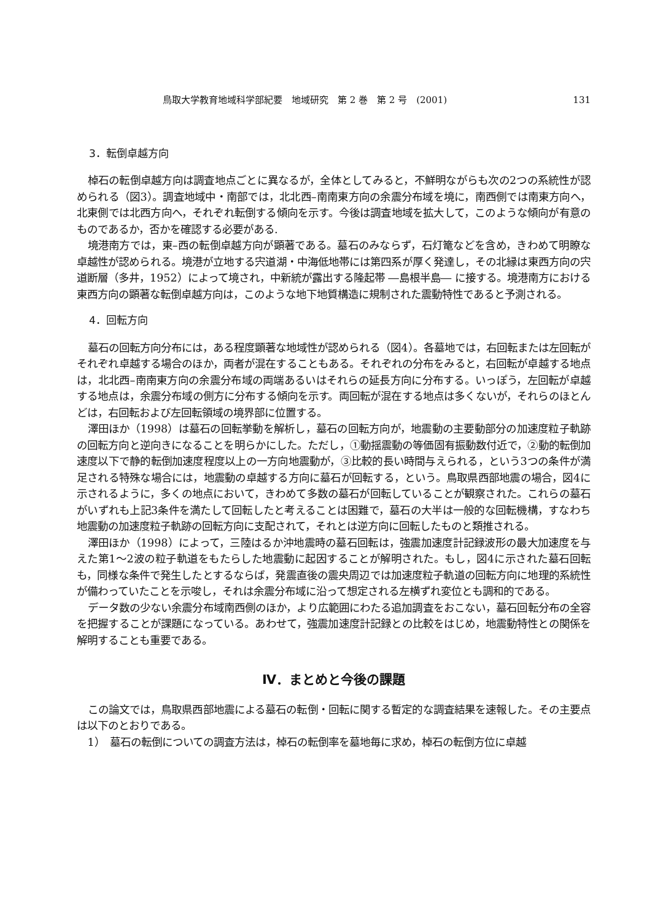鳥取大学教育地域科学部紀要　地域研究　第 2 巻　第 2 号　(2001) 131
3．転倒卓越方向
棹石の転倒卓越方向は調査地点ごとに異なるが，全体としてみると，不鮮明ながらも次の2つの系統性が認められる（図3）。調査地域中・南部では，北北西–南南東方向の余震分布域を境に，南西側では南東方向へ，北東側では北西方向へ，それぞれ転倒する傾向を示す。今後は調査地域を拡大して，このような傾向が有意のものであるか，否かを確認する必要がある.
境港南方では，東–西の転倒卓越方向が顕著である。墓石のみならず，石灯篭などを含め，きわめて明瞭な卓越性が認められる。境港が立地する宍道湖・中海低地帯には第四系が厚く発達し，その北縁は東西方向の宍道断層（多井，1952）によって境され，中新統が露出する隆起帯 ―島根半島― に接する。境港南方における東西方向の顕著な転倒卓越方向は，このような地下地質構造に規制された震動特性であると予測される。
4．回転方向
墓石の回転方向分布には，ある程度顕著な地域性が認められる（図4）。各墓地では，右回転または左回転がそれぞれ卓越する場合のほか，両者が混在することもある。それぞれの分布をみると，右回転が卓越する地点は，北北西–南南東方向の余震分布域の両端あるいはそれらの延長方向に分布する。いっぽう，左回転が卓越する地点は，余震分布域の側方に分布する傾向を示す。両回転が混在する地点は多くないが，それらのほとんどは，右回転および左回転領域の境界部に位置する。
澤田ほか（1998）は墓石の回転挙動を解析し，墓石の回転方向が，地震動の主要動部分の加速度粒子軌跡の回転方向と逆向きになることを明らかにした。ただし，①動揺震動の等価固有振動数付近で，②動的転倒加速度以下で静的転倒加速度程度以上の一方向地震動が，③比較的長い時間与えられる，という3つの条件が満足される特殊な場合には，地震動の卓越する方向に墓石が回転する，という。鳥取県西部地震の場合，図4に示されるように，多くの地点において，きわめて多数の墓石が回転していることが観察された。これらの墓石がいずれも上記3条件を満たして回転したと考えることは困難で，墓石の大半は一般的な回転機構，すなわち地震動の加速度粒子軌跡の回転方向に支配されて，それとは逆方向に回転したものと類推される。
澤田ほか（1998）によって，三陸はるか沖地震時の墓石回転は，強震加速度計記録波形の最大加速度を与えた第1～2波の粒子軌道をもたらした地震動に起因することが解明された。もし，図4に示された墓石回転も，同様な条件で発生したとするならば，発震直後の震央周辺では加速度粒子軌道の回転方向に地理的系統性が備わっていたことを示唆し，それは余震分布域に沿って想定される左横ずれ変位とも調和的である。
データ数の少ない余震分布域南西側のほか，より広範囲にわたる追加調査をおこない，墓石回転分布の全容を把握することが課題になっている。あわせて，強震加速度計記録との比較をはじめ，地震動特性との関係を解明することも重要である。
Ⅳ．まとめと今後の課題
この論文では，鳥取県西部地震による墓石の転倒・回転に関する暫定的な調査結果を速報した。その主要点は以下のとおりである。
1）　墓石の転倒についての調査方法は，棹石の転倒率を墓地毎に求め，棹石の転倒方位に卓越